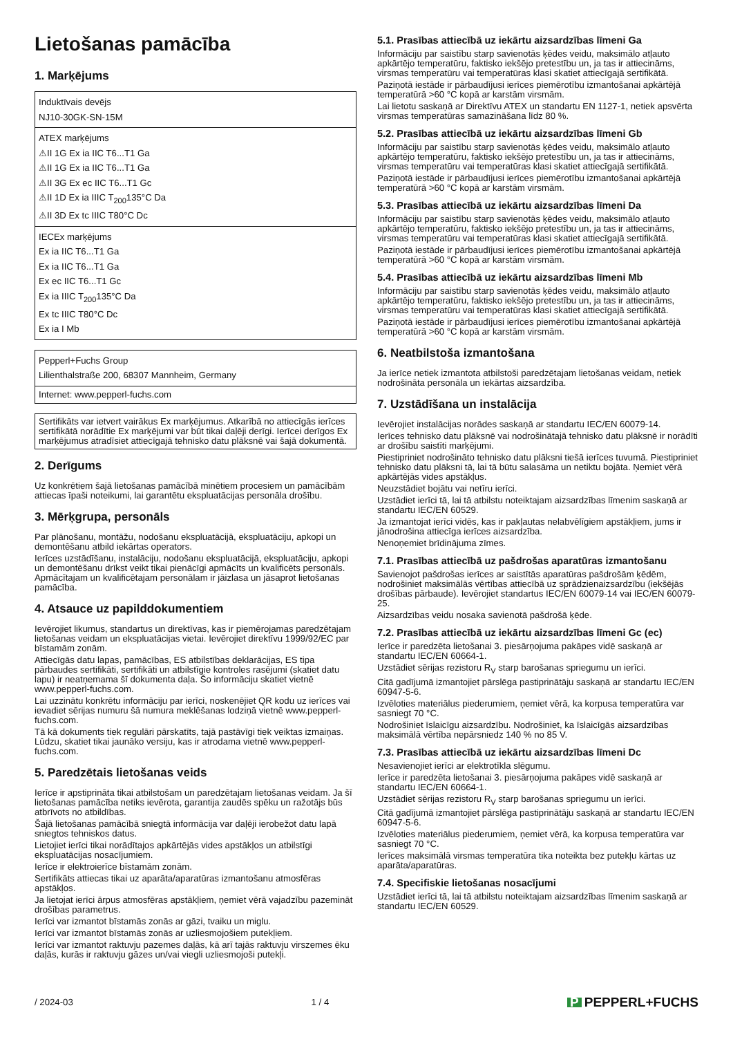Lietošanas pamācība
1. Marķējums
| Induktīvais devējs NJ10-30GK-SN-15M |
| ATEX marķējums ⚠II 1G Ex ia IIC T6...T1 Ga ⚠II 1G Ex ia IIC T6...T1 Ga ⚠II 3G Ex ec IIC T6...T1 Gc ⚠II 1D Ex ia IIIC T<sub>200</sub>135°C Da ⚠II 3D Ex tc IIIC T80°C Dc |
| IECEx marķējums Ex ia IIC T6...T1 Ga Ex ia IIC T6...T1 Ga Ex ec IIC T6...T1 Gc Ex ia IIIC T<sub>200</sub>135°C Da Ex tc IIIC T80°C Dc Ex ia I Mb |
| Pepperl+Fuchs Group Lilienthalstraße 200, 68307 Mannheim, Germany |
| Internet: www.pepperl-fuchs.com |
| Sertifikāts var ietvert vairākus Ex marķējumus. Atkarībā no attiecīgās ierīces sertifikātā norādītie Ex marķējumi var būt tikai daļēji derīgi. Ierīcei derīgos Ex marķējumus atradīsiet attiecīgajā tehnisko datu plāksnē vai šajā dokumentā. |
2. Derīgums
Uz konkrētiem šajā lietošanas pamācībā minētiem procesiem un pamācībām attiecas īpaši noteikumi, lai garantētu ekspluatācijas personāla drošību.
3. Mērķgrupa, personāls
Par plānošanu, montāžu, nodošanu ekspluatācijā, ekspluatāciju, apkopi un demontēšanu atbild iekārtas operators.
Ierīces uzstādīšanu, instalāciju, nodošanu ekspluatācijā, ekspluatāciju, apkopi un demontēšanu drīkst veikt tikai pienācīgi apmācīts un kvalificēts personāls. Apmācītajam un kvalificētajam personālam ir jāizlasa un jāsaprot lietošanas pamācība.
4. Atsauce uz papilddokumentiem
Ievērojiet likumus, standartus un direktīvas, kas ir piemērojamas paredzētajam lietošanas veidam un ekspluatācijas vietai. Ievērojiet direktīvu 1999/92/EC par bīstamām zonām.
Attiecīgās datu lapas, pamācības, ES atbilstības deklarācijas, ES tipa pārbaudes sertifikāti, sertifikāti un atbilstīgie kontroles rasējumi (skatiet datu lapu) ir neatņemama šī dokumenta daļa. Šo informāciju skatiet vietnē www.pepperl-fuchs.com.
Lai uzzinātu konkrētu informāciju par ierīci, noskenējiet QR kodu uz ierīces vai ievadiet sērijas numuru šā numura meklēšanas lodziņā vietnē www.pepperl-fuchs.com.
Tā kā dokuments tiek regulāri pārskatīts, tajā pastāvīgi tiek veiktas izmaiņas. Lūdzu, skatiet tikai jaunāko versiju, kas ir atrodama vietnē www.pepperl-fuchs.com.
5. Paredzētais lietošanas veids
Ierīce ir apstiprināta tikai atbilstošam un paredzētajam lietošanas veidam. Ja šī lietošanas pamācība netiks ievērota, garantija zaudēs spēku un ražotājs būs atbrīvots no atbildības.
Šajā lietošanas pamācībā sniegtā informācija var daļēji ierobežot datu lapā sniegtos tehniskos datus.
Lietojiet ierīci tikai norādītajos apkārtējās vides apstākļos un atbilstīgi ekspluatācijas nosacījumiem.
Ierīce ir elektroierīce bīstamām zonām.
Sertifikāts attiecas tikai uz aparāta/aparatūras izmantošanu atmosfēras apstākļos.
Ja lietojat ierīci ārpus atmosfēras apstākļiem, ņemiet vērā vajadzību pazemināt drošības parametrus.
Ierīci var izmantot bīstamās zonās ar gāzi, tvaiku un miglu.
Ierīci var izmantot bīstamās zonās ar uzliesmojošiem putekļiem.
Ierīci var izmantot raktuvju pazemes daļās, kā arī tajās raktuvju virszemes ēku daļās, kurās ir raktuvju gāzes un/vai viegli uzliesmojoši putekļi.
5.1. Prasības attiecībā uz iekārtu aizsardzības līmeni Ga
Informāciju par saistību starp savienotās ķēdes veidu, maksimālo atļauto apkārtējo temperatūru, faktisko iekšējo pretestību un, ja tas ir attiecināms, virsmas temperatūru vai temperatūras klasi skatiet attiecīgajā sertifikātā.
Paziņotā iestāde ir pārbaudījusi ierīces piemērotību izmantošanai apkārtējā temperatūrā >60 °C kopā ar karstām virsmām.
Lai lietotu saskaņā ar Direktīvu ATEX un standartu EN 1127-1, netiek apsvērta virsmas temperatūras samazināšana līdz 80 %.
5.2. Prasības attiecībā uz iekārtu aizsardzības līmeni Gb
Informāciju par saistību starp savienotās ķēdes veidu, maksimālo atļauto apkārtējo temperatūru, faktisko iekšējo pretestību un, ja tas ir attiecināms, virsmas temperatūru vai temperatūras klasi skatiet attiecīgajā sertifikātā.
Paziņotā iestāde ir pārbaudījusi ierīces piemērotību izmantošanai apkārtējā temperatūrā >60 °C kopā ar karstām virsmām.
5.3. Prasības attiecībā uz iekārtu aizsardzības līmeni Da
Informāciju par saistību starp savienotās ķēdes veidu, maksimālo atļauto apkārtējo temperatūru, faktisko iekšējo pretestību un, ja tas ir attiecināms, virsmas temperatūru vai temperatūras klasi skatiet attiecīgajā sertifikātā.
Paziņotā iestāde ir pārbaudījusi ierīces piemērotību izmantošanai apkārtējā temperatūrā >60 °C kopā ar karstām virsmām.
5.4. Prasības attiecībā uz iekārtu aizsardzības līmeni Mb
Informāciju par saistību starp savienotās ķēdes veidu, maksimālo atļauto apkārtējo temperatūru, faktisko iekšējo pretestību un, ja tas ir attiecināms, virsmas temperatūru vai temperatūras klasi skatiet attiecīgajā sertifikātā.
Paziņotā iestāde ir pārbaudījusi ierīces piemērotību izmantošanai apkārtējā temperatūrā >60 °C kopā ar karstām virsmām.
6. Neatbilstoša izmantošana
Ja ierīce netiek izmantota atbilstoši paredzētajam lietošanas veidam, netiek nodrošināta personāla un iekārtas aizsardzība.
7. Uzstādīšana un instalācija
Ievērojiet instalācijas norādes saskaņā ar standartu IEC/EN 60079-14.
Ierīces tehnisko datu plāksnē vai nodrošinātajā tehnisko datu plāksnē ir norādīti ar drošību saistīti marķējumi.
Piestipriniet nodrošināto tehnisko datu plāksni tiešā ierīces tuvumā. Piestipriniet tehnisko datu plāksni tā, lai tā būtu salasāma un netiktu bojāta. Ņemiet vērā apkārtējās vides apstākļus.
Neuzstādiet bojātu vai netīru ierīci.
Uzstādiet ierīci tā, lai tā atbilstu noteiktajam aizsardzības līmenim saskaņā ar standartu IEC/EN 60529.
Ja izmantojat ierīci vidēs, kas ir pakļautas nelabvēlīgiem apstākļiem, jums ir jānodrošina attiecīga ierīces aizsardzība.
Nenoņemiet brīdinājuma zīmes.
7.1. Prasības attiecībā uz pašdrošas aparatūras izmantošanu
Savienojot pašdrošas ierīces ar saistītās aparatūras pašdrošām ķēdēm, nodrošiniet maksimālās vērtības attiecībā uz sprādzienaizsardzību (iekšējās drošības pārbaude). Ievērojiet standartus IEC/EN 60079-14 vai IEC/EN 60079-25.
Aizsardzības veidu nosaka savienotā pašdrošā ķēde.
7.2. Prasības attiecībā uz iekārtu aizsardzības līmeni Gc (ec)
Ierīce ir paredzēta lietošanai 3. piesārņojuma pakāpes vidē saskaņā ar standartu IEC/EN 60664-1.
Uzstādiet sērijas rezistoru R<sub>V</sub> starp barošanas spriegumu un ierīci.
Citā gadījumā izmantojiet pārslēga pastiprinātāju saskaņā ar standartu IEC/EN 60947-5-6.
Izvēloties materiālus piederumiem, ņemiet vērā, ka korpusa temperatūra var sasniegt 70 °C.
Nodrošiniet īslaicīgu aizsardzību. Nodrošiniet, ka īslaicīgās aizsardzības maksimālā vērtība nepārsniedz 140 % no 85 V.
7.3. Prasības attiecībā uz iekārtu aizsardzības līmeni Dc
Nesavienojiet ierīci ar elektrotīkla slēgumu.
Ierīce ir paredzēta lietošanai 3. piesārņojuma pakāpes vidē saskaņā ar standartu IEC/EN 60664-1.
Uzstādiet sērijas rezistoru R<sub>V</sub> starp barošanas spriegumu un ierīci.
Citā gadījumā izmantojiet pārslēga pastiprinātāju saskaņā ar standartu IEC/EN 60947-5-6.
Izvēloties materiālus piederumiem, ņemiet vērā, ka korpusa temperatūra var sasniegt 70 °C.
Ierīces maksimālā virsmas temperatūra tika noteikta bez putekļu kārtas uz aparāta/aparatūras.
7.4. Specifiskie lietošanas nosacījumi
Uzstādiet ierīci tā, lai tā atbilstu noteiktajam aizsardzības līmenim saskaņā ar standartu IEC/EN 60529.
/ 2024-03 1 / 4
P PEPPERL+FUCHS